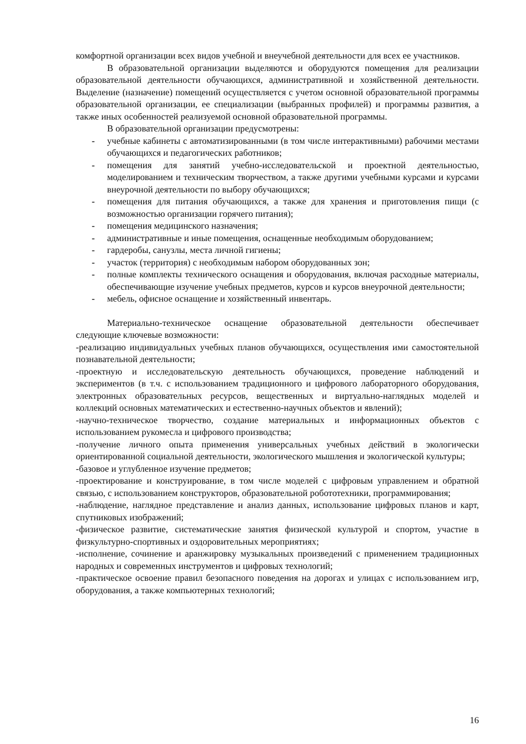комфортной организации всех видов учебной и внеучебной деятельности для всех ее участников.
В образовательной организации выделяются и оборудуются помещения для реализации образовательной деятельности обучающихся, административной и хозяйственной деятельности. Выделение (назначение) помещений осуществляется с учетом основной образовательной программы образовательной организации, ее специализации (выбранных профилей) и программы развития, а также иных особенностей реализуемой основной образовательной программы.
В образовательной организации предусмотрены:
- учебные кабинеты с автоматизированными (в том числе интерактивными) рабочими местами обучающихся и педагогических работников;
- помещения для занятий учебно-исследовательской и проектной деятельностью, моделированием и техническим творчеством, а также другими учебными курсами и курсами внеурочной деятельности по выбору обучающихся;
- помещения для питания обучающихся, а также для хранения и приготовления пищи (с возможностью организации горячего питания);
- помещения медицинского назначения;
- административные и иные помещения, оснащенные необходимым оборудованием;
- гардеробы, санузлы, места личной гигиены;
- участок (территория) с необходимым набором оборудованных зон;
- полные комплекты технического оснащения и оборудования, включая расходные материалы, обеспечивающие изучение учебных предметов, курсов и курсов внеурочной деятельности;
- мебель, офисное оснащение и хозяйственный инвентарь.
Материально-техническое оснащение образовательной деятельности обеспечивает следующие ключевые возможности:
-реализацию индивидуальных учебных планов обучающихся, осуществления ими самостоятельной познавательной деятельности;
-проектную и исследовательскую деятельность обучающихся, проведение наблюдений и экспериментов (в т.ч. с использованием традиционного и цифрового лабораторного оборудования, электронных образовательных ресурсов, вещественных и виртуально-наглядных моделей и коллекций основных математических и естественно-научных объектов и явлений);
-научно-техническое творчество, создание материальных и информационных объектов с использованием рукомесла и цифрового производства;
-получение личного опыта применения универсальных учебных действий в экологически ориентированной социальной деятельности, экологического мышления и экологической культуры;
-базовое и углубленное изучение предметов;
-проектирование и конструирование, в том числе моделей с цифровым управлением и обратной связью, с использованием конструкторов, образовательной робототехники, программирования;
-наблюдение, наглядное представление и анализ данных, использование цифровых планов и карт, спутниковых изображений;
-физическое развитие, систематические занятия физической культурой и спортом, участие в физкультурно-спортивных и оздоровительных мероприятиях;
-исполнение, сочинение и аранжировку музыкальных произведений с применением традиционных народных и современных инструментов и цифровых технологий;
-практическое освоение правил безопасного поведения на дорогах и улицах с использованием игр, оборудования, а также компьютерных технологий;
16